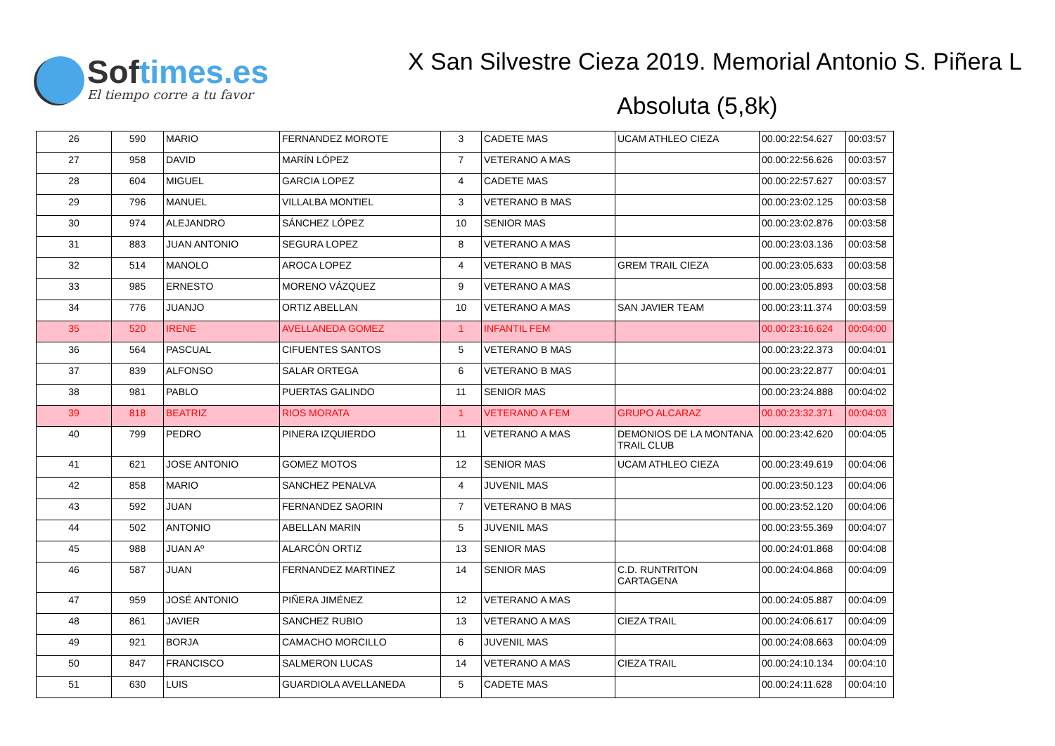Softimes.es
El tiempo corre a tu favor
X San Silvestre Cieza 2019. Memorial Antonio S. Piñera L
Absoluta (5,8k)
| 26 | 590 | MARIO | FERNANDEZ MOROTE | 3 | CADETE MAS | UCAM ATHLEO CIEZA | 00.00:22:54.627 | 00:03:57 |
| 27 | 958 | DAVID | MARÍN LÓPEZ | 7 | VETERANO A MAS | | 00.00:22:56.626 | 00:03:57 |
| 28 | 604 | MIGUEL | GARCIA LOPEZ | 4 | CADETE MAS | | 00.00:22:57.627 | 00:03:57 |
| 29 | 796 | MANUEL | VILLALBA MONTIEL | 3 | VETERANO B MAS | | 00.00:23:02.125 | 00:03:58 |
| 30 | 974 | ALEJANDRO | SÁNCHEZ LÓPEZ | 10 | SENIOR MAS | | 00.00:23:02.876 | 00:03:58 |
| 31 | 883 | JUAN ANTONIO | SEGURA LOPEZ | 8 | VETERANO A MAS | | 00.00:23:03.136 | 00:03:58 |
| 32 | 514 | MANOLO | AROCA LOPEZ | 4 | VETERANO B MAS | GREM TRAIL CIEZA | 00.00:23:05.633 | 00:03:58 |
| 33 | 985 | ERNESTO | MORENO VÁZQUEZ | 9 | VETERANO A MAS | | 00.00:23:05.893 | 00:03:58 |
| 34 | 776 | JUANJO | ORTIZ ABELLAN | 10 | VETERANO A MAS | SAN JAVIER TEAM | 00.00:23:11.374 | 00:03:59 |
| 35 | 520 | IRENE | AVELLANEDA GOMEZ | 1 | INFANTIL FEM | | 00.00:23:16.624 | 00:04:00 |
| 36 | 564 | PASCUAL | CIFUENTES SANTOS | 5 | VETERANO B MAS | | 00.00:23:22.373 | 00:04:01 |
| 37 | 839 | ALFONSO | SALAR ORTEGA | 6 | VETERANO B MAS | | 00.00:23:22.877 | 00:04:01 |
| 38 | 981 | PABLO | PUERTAS GALINDO | 11 | SENIOR MAS | | 00.00:23:24.888 | 00:04:02 |
| 39 | 818 | BEATRIZ | RIOS MORATA | 1 | VETERANO A FEM | GRUPO ALCARAZ | 00.00:23:32.371 | 00:04:03 |
| 40 | 799 | PEDRO | PINERA IZQUIERDO | 11 | VETERANO A MAS | DEMONIOS DE LA MONTANA TRAIL CLUB | 00.00:23:42.620 | 00:04:05 |
| 41 | 621 | JOSE ANTONIO | GOMEZ MOTOS | 12 | SENIOR MAS | UCAM ATHLEO CIEZA | 00.00:23:49.619 | 00:04:06 |
| 42 | 858 | MARIO | SANCHEZ PENALVA | 4 | JUVENIL MAS | | 00.00:23:50.123 | 00:04:06 |
| 43 | 592 | JUAN | FERNANDEZ SAORIN | 7 | VETERANO B MAS | | 00.00:23:52.120 | 00:04:06 |
| 44 | 502 | ANTONIO | ABELLAN MARIN | 5 | JUVENIL MAS | | 00.00:23:55.369 | 00:04:07 |
| 45 | 988 | JUAN Aº | ALARCÓN ORTIZ | 13 | SENIOR MAS | | 00.00:24:01.868 | 00:04:08 |
| 46 | 587 | JUAN | FERNANDEZ MARTINEZ | 14 | SENIOR MAS | C.D. RUNTRITON CARTAGENA | 00.00:24:04.868 | 00:04:09 |
| 47 | 959 | JOSÉ ANTONIO | PIÑERA JIMÉNEZ | 12 | VETERANO A MAS | | 00.00:24:05.887 | 00:04:09 |
| 48 | 861 | JAVIER | SANCHEZ RUBIO | 13 | VETERANO A MAS | CIEZA TRAIL | 00.00:24:06.617 | 00:04:09 |
| 49 | 921 | BORJA | CAMACHO MORCILLO | 6 | JUVENIL MAS | | 00.00:24:08.663 | 00:04:09 |
| 50 | 847 | FRANCISCO | SALMERON LUCAS | 14 | VETERANO A MAS | CIEZA TRAIL | 00.00:24:10.134 | 00:04:10 |
| 51 | 630 | LUIS | GUARDIOLA AVELLANEDA | 5 | CADETE MAS | | 00.00:24:11.628 | 00:04:10 |